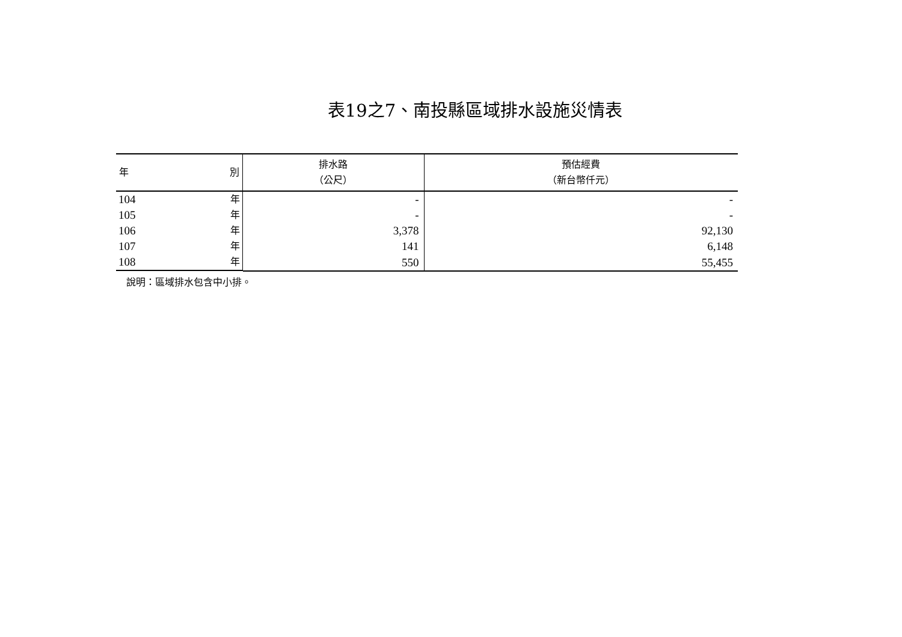表19之7、南投縣區域排水設施災情表
| 年 別 | 排水路 （公尺） | 預估經費 （新台幣仟元） |
| --- | --- | --- |
| 104 年 | - | - |
| 105 年 | - | - |
| 106 年 | 3,378 | 92,130 |
| 107 年 | 141 | 6,148 |
| 108 年 | 550 | 55,455 |
說明：區域排水包含中小排。